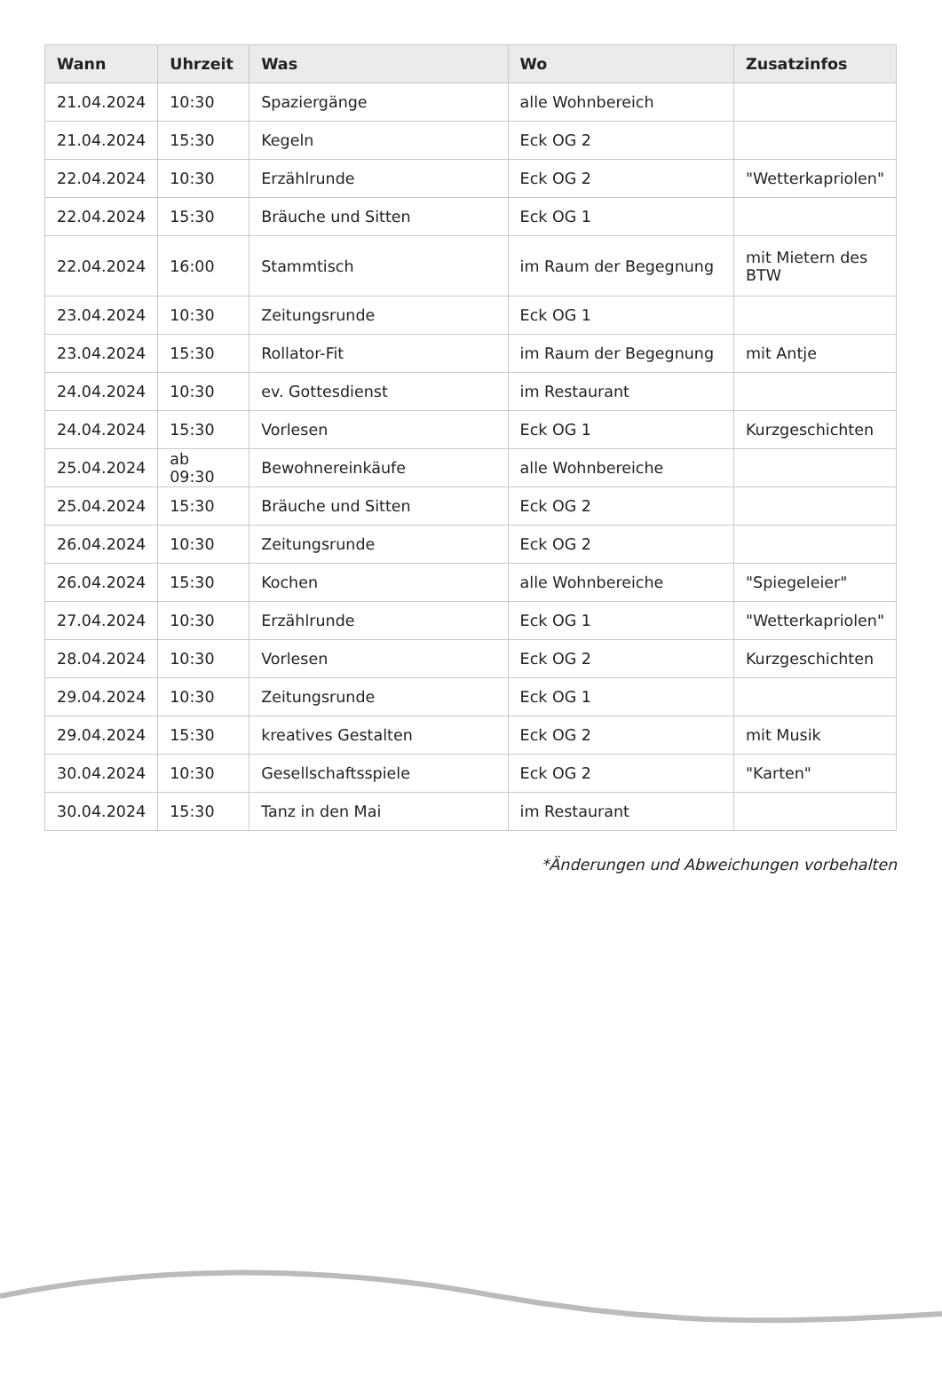| Wann | Uhrzeit | Was | Wo | Zusatzinfos |
| --- | --- | --- | --- | --- |
| 21.04.2024 | 10:30 | Spaziergänge | alle Wohnbereich | |
| 21.04.2024 | 15:30 | Kegeln | Eck OG 2 | |
| 22.04.2024 | 10:30 | Erzählrunde | Eck OG 2 | "Wetterkapriolen" |
| 22.04.2024 | 15:30 | Bräuche und Sitten | Eck OG 1 | |
| 22.04.2024 | 16:00 | Stammtisch | im Raum der Begegnung | mit Mietern des BTW |
| 23.04.2024 | 10:30 | Zeitungsrunde | Eck OG 1 | |
| 23.04.2024 | 15:30 | Rollator-Fit | im Raum der Begegnung | mit Antje |
| 24.04.2024 | 10:30 | ev. Gottesdienst | im Restaurant | |
| 24.04.2024 | 15:30 | Vorlesen | Eck OG 1 | Kurzgeschichten |
| 25.04.2024 | ab 09:30 | Bewohnereinkäufe | alle Wohnbereiche | |
| 25.04.2024 | 15:30 | Bräuche und Sitten | Eck OG 2 | |
| 26.04.2024 | 10:30 | Zeitungsrunde | Eck OG 2 | |
| 26.04.2024 | 15:30 | Kochen | alle Wohnbereiche | "Spiegeleier" |
| 27.04.2024 | 10:30 | Erzählrunde | Eck OG 1 | "Wetterkapriolen" |
| 28.04.2024 | 10:30 | Vorlesen | Eck OG 2 | Kurzgeschichten |
| 29.04.2024 | 10:30 | Zeitungsrunde | Eck OG 1 | |
| 29.04.2024 | 15:30 | kreatives Gestalten | Eck OG 2 | mit Musik |
| 30.04.2024 | 10:30 | Gesellschaftsspiele | Eck OG 2 | "Karten" |
| 30.04.2024 | 15:30 | Tanz in den Mai | im Restaurant | |
*Änderungen und Abweichungen vorbehalten